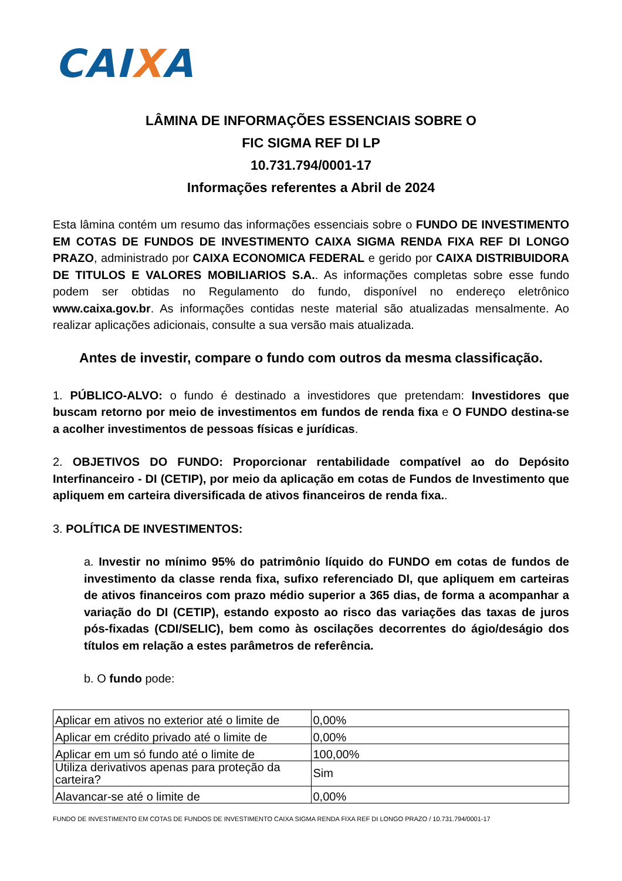CAIXA
LÂMINA DE INFORMAÇÕES ESSENCIAIS SOBRE O
FIC SIGMA REF DI LP
10.731.794/0001-17
Informações referentes a Abril de 2024
Esta lâmina contém um resumo das informações essenciais sobre o FUNDO DE INVESTIMENTO EM COTAS DE FUNDOS DE INVESTIMENTO CAIXA SIGMA RENDA FIXA REF DI LONGO PRAZO, administrado por CAIXA ECONOMICA FEDERAL e gerido por CAIXA DISTRIBUIDORA DE TITULOS E VALORES MOBILIARIOS S.A.. As informações completas sobre esse fundo podem ser obtidas no Regulamento do fundo, disponível no endereço eletrônico www.caixa.gov.br. As informações contidas neste material são atualizadas mensalmente. Ao realizar aplicações adicionais, consulte a sua versão mais atualizada.
Antes de investir, compare o fundo com outros da mesma classificação.
1. PÚBLICO-ALVO: o fundo é destinado a investidores que pretendam: Investidores que buscam retorno por meio de investimentos em fundos de renda fixa e O FUNDO destina-se a acolher investimentos de pessoas físicas e jurídicas.
2. OBJETIVOS DO FUNDO: Proporcionar rentabilidade compatível ao do Depósito Interfinanceiro - DI (CETIP), por meio da aplicação em cotas de Fundos de Investimento que apliquem em carteira diversificada de ativos financeiros de renda fixa..
3. POLÍTICA DE INVESTIMENTOS:
a. Investir no mínimo 95% do patrimônio líquido do FUNDO em cotas de fundos de investimento da classe renda fixa, sufixo referenciado DI, que apliquem em carteiras de ativos financeiros com prazo médio superior a 365 dias, de forma a acompanhar a variação do DI (CETIP), estando exposto ao risco das variações das taxas de juros pós-fixadas (CDI/SELIC), bem como às oscilações decorrentes do ágio/deságio dos títulos em relação a estes parâmetros de referência.
b. O fundo pode:
| Aplicar em ativos no exterior até o limite de | 0,00% |
| Aplicar em crédito privado até o limite de | 0,00% |
| Aplicar em um só fundo até o limite de | 100,00% |
| Utiliza derivativos apenas para proteção da carteira? | Sim |
| Alavancar-se até o limite de | 0,00% |
FUNDO DE INVESTIMENTO EM COTAS DE FUNDOS DE INVESTIMENTO CAIXA SIGMA RENDA FIXA REF DI LONGO PRAZO / 10.731.794/0001-17